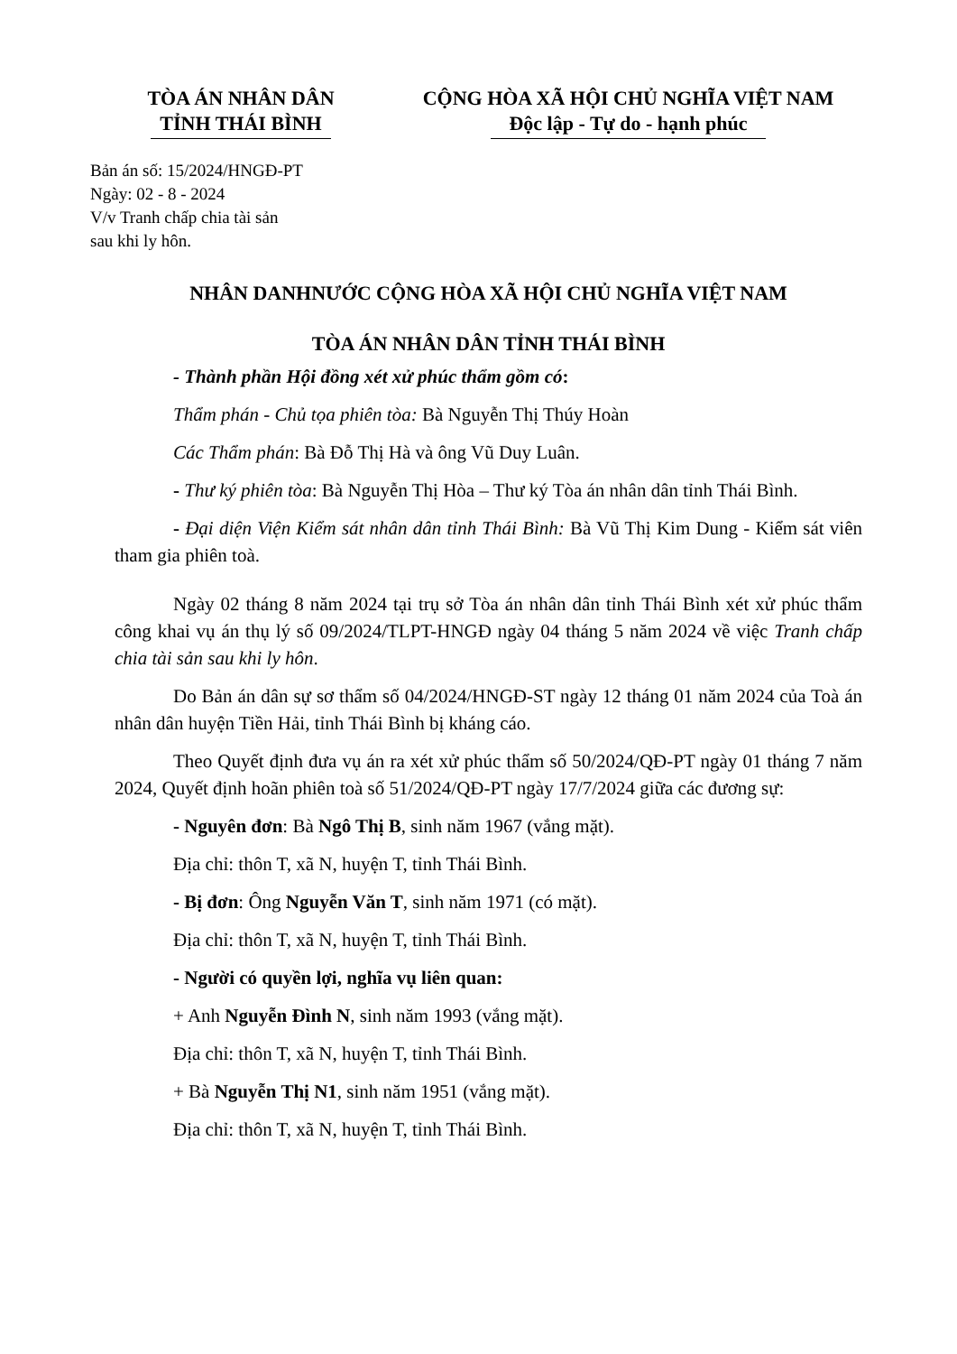TÒA ÁN NHÂN DÂN
TỈNH THÁI BÌNH
CỘNG HÒA XÃ HỘI CHỦ NGHĨA VIỆT NAM
Độc lập - Tự do - hạnh phúc
Bản án số: 15/2024/HNGĐ-PT
Ngày: 02 - 8 - 2024
V/v Tranh chấp chia tài sản
sau khi ly hôn.
NHÂN DANHNƯỚC CỘNG HÒA XÃ HỘI CHỦ NGHĨA VIỆT NAM
TÒA ÁN NHÂN DÂN TỈNH THÁI BÌNH
- Thành phần Hội đồng xét xử phúc thẩm gồm có:
Thẩm phán - Chủ tọa phiên tòa: Bà Nguyễn Thị Thúy Hoàn
Các Thẩm phán: Bà Đỗ Thị Hà và ông Vũ Duy Luân.
- Thư ký phiên tòa: Bà Nguyễn Thị Hòa – Thư ký Tòa án nhân dân tỉnh Thái Bình.
- Đại diện Viện Kiểm sát nhân dân tỉnh Thái Bình: Bà Vũ Thị Kim Dung - Kiểm sát viên tham gia phiên toà.
Ngày 02 tháng 8 năm 2024 tại trụ sở Tòa án nhân dân tỉnh Thái Bình xét xử phúc thẩm công khai vụ án thụ lý số 09/2024/TLPT-HNGĐ ngày 04 tháng 5 năm 2024 về việc Tranh chấp chia tài sản sau khi ly hôn.
Do Bản án dân sự sơ thẩm số 04/2024/HNGĐ-ST ngày 12 tháng 01 năm 2024 của Toà án nhân dân huyện Tiền Hải, tỉnh Thái Bình bị kháng cáo.
Theo Quyết định đưa vụ án ra xét xử phúc thẩm số 50/2024/QĐ-PT ngày 01 tháng 7 năm 2024, Quyết định hoãn phiên toà số 51/2024/QĐ-PT ngày 17/7/2024 giữa các đương sự:
- Nguyên đơn: Bà Ngô Thị B, sinh năm 1967 (vắng mặt).
Địa chỉ: thôn T, xã N, huyện T, tỉnh Thái Bình.
- Bị đơn: Ông Nguyễn Văn T, sinh năm 1971 (có mặt).
Địa chỉ: thôn T, xã N, huyện T, tỉnh Thái Bình.
- Người có quyền lợi, nghĩa vụ liên quan:
+ Anh Nguyễn Đình N, sinh năm 1993 (vắng mặt).
Địa chỉ: thôn T, xã N, huyện T, tỉnh Thái Bình.
+ Bà Nguyễn Thị N1, sinh năm 1951 (vắng mặt).
Địa chỉ: thôn T, xã N, huyện T, tỉnh Thái Bình.